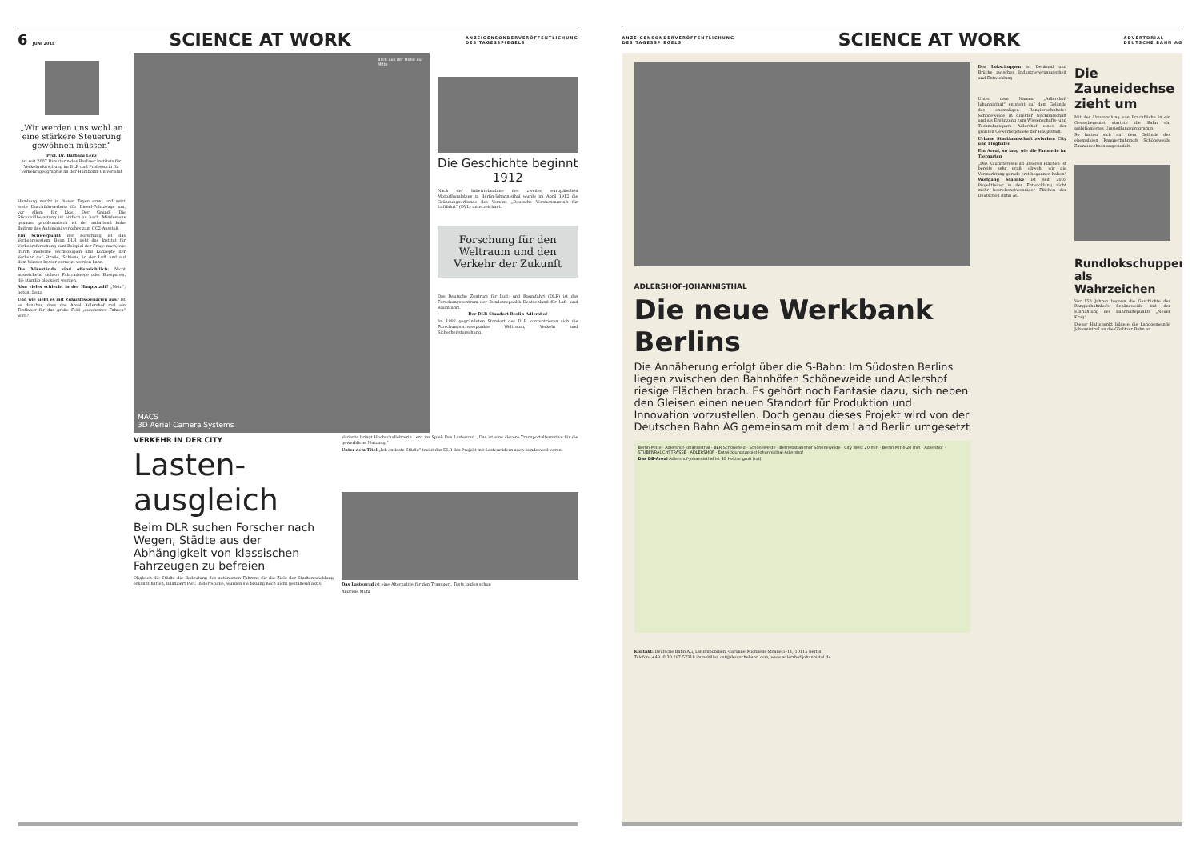6 JUNI 2018
SCIENCE AT WORK
ANZEIGENSONDERVERÖFFENTLICHUNG
DES TAGESSPIEGELS
„Wir werden uns wohl an eine stärkere Steuerung gewöhnen müssen“
Prof. Dr. Barbara Lenz
ist seit 2007 Direktorin des Berliner Instituts für Verkehrsforschung im DLR und Professorin für Verkehrsgeographie an der Humboldt-Universität
Hamburg macht in diesen Tagen ernst und setzt erste Durchfahrverbote für Diesel-Fahrzeuge um, vor allem für Lkw. Der Grund: Die Stickoxidbelastung ist einfach zu hoch. Mindestens genauso problematisch ist der anhaltend hohe Beitrag des Automobilverkehrs zum CO2-Ausstoß.
Ein Schwerpunkt der Forschung ist das Verkehrssystem. Beim DLR geht das Institut für Verkehrsforschung zum Beispiel der Frage nach, wie durch moderne Technologien und Konzepte der Verkehr auf Straße, Schiene, in der Luft und auf dem Wasser besser vernetzt werden kann.
Die Missstände sind offensichtlich: Nicht ausreichend sichere Fahrradwege oder Busspuren, die ständig blockiert werden.
Also vieles schlecht in der Hauptstadt? „Nein“, betont Lenz.
Und wie sieht es mit Zukunftsszenarien aus? Ist es denkbar, dass das Areal Adlershof mal ein Testlabor für das große Feld „autonomes Fahren“ wird?
Blick aus der Höhe auf Mitte
MACS
3D Aerial Camera Systems
Die Geschichte beginnt 1912
Nach der Inbetriebnahme des zweiten europäischen Motorflugplatzes in Berlin-Johannisthal wurde im April 1912 die Gründungsurkunde des Vereins „Deutsche Versuchsanstalt für Luftfahrt“ (DVL) unterzeichnet.
Forschung für den Weltraum und den Verkehr der Zukunft
Das Deutsche Zentrum für Luft- und Raumfahrt (DLR) ist das Forschungszentrum der Bundesrepublik Deutschland für Luft- und Raumfahrt.
Der DLR-Standort Berlin-Adlershof
Im 1992 gegründeten Standort des DLR konzentrieren sich die Forschungsschwerpunkte Weltraum, Verkehr und Sicherheitsforschung.
VERKEHR IN DER CITY
Lasten-ausgleich
Beim DLR suchen Forscher nach Wegen, Städte aus der Abhängigkeit von klassischen Fahrzeugen zu befreien
Obgleich die Städte die Bedeutung des autonomen Fahrens für die Ziele der Stadtentwicklung erkannt hätten, bilanziert PwC in der Studie, würden sie bislang noch nicht gestaltend aktiv.
Variante bringt Hochschullehrerin Lenz ins Spiel: Das Lastenrad. „Das ist eine clevere Transportalternative für die gewerbliche Nutzung.“
Unter dem Titel „Ich entlaste Städte“ treibt das DLR das Projekt mit Lastenrädern auch bundesweit voran.
Das Lastenrad ist eine Alternative für den Transport, Tests laufen schon
Andreas Mühl
ANZEIGENSONDERVERÖFFENTLICHUNG
DES TAGESSPIEGELS
SCIENCE AT WORK
ADVERTORIAL
DEUTSCHE BAHN AG
ADLERSHOF-JOHANNISTHAL
Die neue Werkbank Berlins
Die Annäherung erfolgt über die S-Bahn: Im Südosten Berlins liegen zwischen den Bahnhöfen Schöneweide und Adlershof riesige Flächen brach. Es gehört noch Fantasie dazu, sich neben den Gleisen einen neuen Standort für Produktion und Innovation vorzustellen. Doch genau dieses Projekt wird von der Deutschen Bahn AG gemeinsam mit dem Land Berlin umgesetzt
Berlin-Mitte · Adlershof-Johannisthal · BER Schönefeld · Schöneweide · Betriebsbahnhof Schöneweide · City West 20 min · Berlin Mitte 20 min · Adlershof · STUBENRAUCHSTRASSE · ADLERSHOF · Entwicklungsgebiet Johannisthal-Adlershof
Das DB-Areal Adlershof-Johannisthal ist 40 Hektar groß (rot)
Der Lokschuppen ist Denkmal und Brücke zwischen Industrievergangenheit und Entwicklung
Unter dem Namen „Adlershof-Johannisthal“ entsteht auf dem Gelände des ehemaligen Rangierbahnhofes Schöneweide in direkter Nachbarschaft und als Ergänzung zum Wissenschafts- und Technologiepark Adlershof eines der größten Gewerbegebiete der Hauptstadt.
Urbane Stadtlandschaft zwischen City und Flughafen
Ein Areal, so lang wie die Fanmeile im Tiergarten
„Das Kaufinteresse an unseren Flächen ist bereits sehr groß, obwohl wir die Vermarktung gerade erst begonnen haben“ Wolfgang Stahnke ist seit 2003 Projektleiter in der Entwicklung nicht mehr betriebsnotwendiger Flächen der Deutschen Bahn AG
Die Zauneidechse zieht um
Mit der Umwandlung von Brachfläche in ein Gewerbegebiet startete die Bahn ein ambitioniertes Umsiedlungsprogramm
So hatten sich auf dem Gelände des ehemaligen Rangierbahnhofs Schöneweide Zauneidechsen angesiedelt.
Rundlokschuppen als Wahrzeichen
Vor 150 Jahren begann die Geschichte des Rangierbahnhofs Schöneweide mit der Einrichtung des Bahnhaltepunkts „Neuer Krug“
Dieser Haltepunkt bildete die Landgemeinde Johannisthal an die Görlitzer Bahn an.
Kontakt: Deutsche Bahn AG, DB Immobilien, Caroline-Michaelis-Straße 5–11, 10115 Berlin
Telefon: +49 (0)30 297-57318 immobilien.ost@deutschebahn.com, www.adlershof-johannistal.de